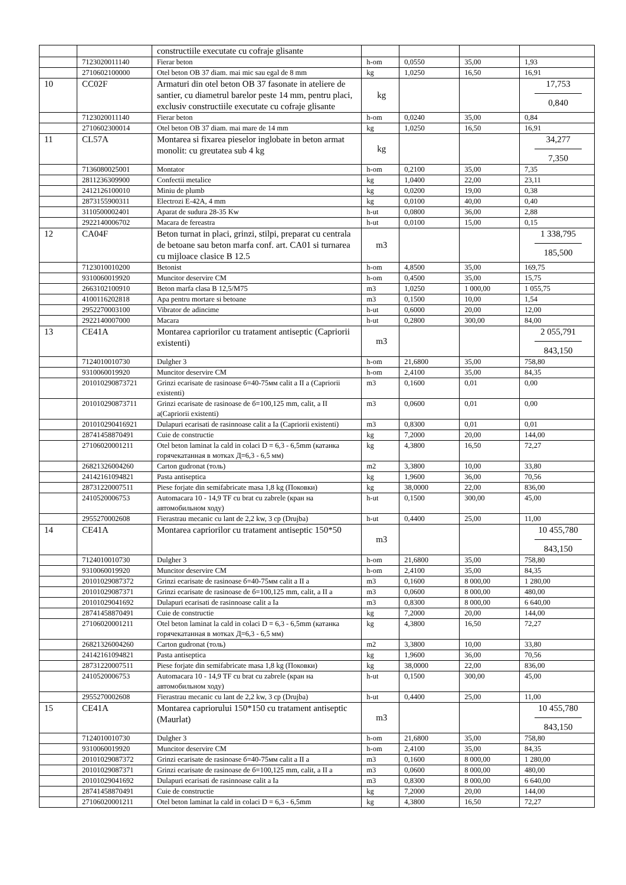| | | constructiile executate cu cofraje glisante | | | | |
| | 7123020011140 | Fierar beton | h-om | 0,0550 | 35,00 | 1,93 |
| | 2710602100000 | Otel beton OB 37 diam. mai mic sau egal de 8 mm | kg | 1,0250 | 16,50 | 16,91 |
| 10 | CC02F | Armaturi din otel beton OB 37 fasonate in ateliere de santier, cu diametrul barelor peste 14 mm, pentru placi, exclusiv constructiile executate cu cofraje glisante | kg | | | 17,753 0,840 |
| | 7123020011140 | Fierar beton | h-om | 0,0240 | 35,00 | 0,84 |
| | 2710602300014 | Otel beton OB 37 diam. mai mare de 14 mm | kg | 1,0250 | 16,50 | 16,91 |
| 11 | CL57A | Montarea si fixarea pieselor inglobate in beton armat monolit: cu greutatea sub 4 kg | kg | | | 34,277 7,350 |
| | 7136080025001 | Montator | h-om | 0,2100 | 35,00 | 7,35 |
| | 2811236309900 | Confectii metalice | kg | 1,0400 | 22,00 | 23,11 |
| | 2412126100010 | Miniu de plumb | kg | 0,0200 | 19,00 | 0,38 |
| | 2873155900311 | Electrozi E-42A, 4 mm | kg | 0,0100 | 40,00 | 0,40 |
| | 3110500002401 | Aparat de sudura 28-35 Kw | h-ut | 0,0800 | 36,00 | 2,88 |
| | 2922140006702 | Macara de fereastra | h-ut | 0,0100 | 15,00 | 0,15 |
| 12 | CA04F | Beton turnat in placi, grinzi, stilpi, preparat cu centrala de betoane sau beton marfa conf. art. CA01 si turnarea cu mijloace clasice B 12.5 | m3 | | | 1 338,795 185,500 |
| | 7123010010200 | Betonist | h-om | 4,8500 | 35,00 | 169,75 |
| | 9310060019920 | Muncitor deservire CM | h-om | 0,4500 | 35,00 | 15,75 |
| | 2663102100910 | Beton marfa clasa B 12,5/M75 | m3 | 1,0250 | 1 000,00 | 1 055,75 |
| | 4100116202818 | Apa pentru mortare si betoane | m3 | 0,1500 | 10,00 | 1,54 |
| | 2952270003100 | Vibrator de adincime | h-ut | 0,6000 | 20,00 | 12,00 |
| | 2922140007000 | Macara | h-ut | 0,2800 | 300,00 | 84,00 |
| 13 | CE41A | Montarea capriorilor cu tratament antiseptic (Capriorii existenti) | m3 | | | 2 055,791 843,150 |
| | 7124010010730 | Dulgher 3 | h-om | 21,6800 | 35,00 | 758,80 |
| | 9310060019920 | Muncitor deservire CM | h-om | 2,4100 | 35,00 | 84,35 |
| | 201010290873721 | Grinzi ecarisate de rasinoase б=40-75мм calit a II a (Capriorii existenti) | m3 | 0,1600 | 0,01 | 0,00 |
| | 201010290873711 | Grinzi ecarisate de rasinoase de б=100,125 mm, calit, a II a(Capriorii existenti) | m3 | 0,0600 | 0,01 | 0,00 |
| | 201010290416921 | Dulapuri ecarisati de rasinnoase calit a Ia (Capriorii existenti) | m3 | 0,8300 | 0,01 | 0,01 |
| | 28741458870491 | Cuie de constructie | kg | 7,2000 | 20,00 | 144,00 |
| | 27106020001211 | Otel beton laminat la cald in colaci D = 6,3 - 6,5mm (катанка горячекатанная в мотках Д=6,3 - 6,5 мм) | kg | 4,3800 | 16,50 | 72,27 |
| | 26821326004260 | Carton gudronat (толь) | m2 | 3,3800 | 10,00 | 33,80 |
| | 24142161094821 | Pasta antiseptica | kg | 1,9600 | 36,00 | 70,56 |
| | 28731220007511 | Piese forjate din semifabricate masa 1,8 kg (Поковки) | kg | 38,0000 | 22,00 | 836,00 |
| | 2410520006753 | Automacara 10 - 14,9 TF cu brat cu zabrele (кран на автомобильном ходу) | h-ut | 0,1500 | 300,00 | 45,00 |
| | 2955270002608 | Fierastrau mecanic cu lant de 2,2 kw, 3 cp (Drujba) | h-ut | 0,4400 | 25,00 | 11,00 |
| 14 | CE41A | Montarea capriorilor cu tratament antiseptic 150*50 | m3 | | | 10 455,780 843,150 |
| | 7124010010730 | Dulgher 3 | h-om | 21,6800 | 35,00 | 758,80 |
| | 9310060019920 | Muncitor deservire CM | h-om | 2,4100 | 35,00 | 84,35 |
| | 20101029087372 | Grinzi ecarisate de rasinoase б=40-75мм calit a II a | m3 | 0,1600 | 8 000,00 | 1 280,00 |
| | 20101029087371 | Grinzi ecarisate de rasinoase de б=100,125 mm, calit, a II a | m3 | 0,0600 | 8 000,00 | 480,00 |
| | 20101029041692 | Dulapuri ecarisati de rasinnoase calit a Ia | m3 | 0,8300 | 8 000,00 | 6 640,00 |
| | 28741458870491 | Cuie de constructie | kg | 7,2000 | 20,00 | 144,00 |
| | 27106020001211 | Otel beton laminat la cald in colaci D = 6,3 - 6,5mm (катанка горячекатанная в мотках Д=6,3 - 6,5 мм) | kg | 4,3800 | 16,50 | 72,27 |
| | 26821326004260 | Carton gudronat (толь) | m2 | 3,3800 | 10,00 | 33,80 |
| | 24142161094821 | Pasta antiseptica | kg | 1,9600 | 36,00 | 70,56 |
| | 28731220007511 | Piese forjate din semifabricate masa 1,8 kg (Поковки) | kg | 38,0000 | 22,00 | 836,00 |
| | 2410520006753 | Automacara 10 - 14,9 TF cu brat cu zabrele (кран на автомобильном ходу) | h-ut | 0,1500 | 300,00 | 45,00 |
| | 2955270002608 | Fierastrau mecanic cu lant de 2,2 kw, 3 cp (Drujba) | h-ut | 0,4400 | 25,00 | 11,00 |
| 15 | CE41A | Montarea capriorului 150*150 cu tratament antiseptic (Maurlat) | m3 | | | 10 455,780 843,150 |
| | 7124010010730 | Dulgher 3 | h-om | 21,6800 | 35,00 | 758,80 |
| | 9310060019920 | Muncitor deservire CM | h-om | 2,4100 | 35,00 | 84,35 |
| | 20101029087372 | Grinzi ecarisate de rasinoase б=40-75мм calit a II a | m3 | 0,1600 | 8 000,00 | 1 280,00 |
| | 20101029087371 | Grinzi ecarisate de rasinoase de б=100,125 mm, calit, a II a | m3 | 0,0600 | 8 000,00 | 480,00 |
| | 20101029041692 | Dulapuri ecarisati de rasinnoase calit a Ia | m3 | 0,8300 | 8 000,00 | 6 640,00 |
| | 28741458870491 | Cuie de constructie | kg | 7,2000 | 20,00 | 144,00 |
| | 27106020001211 | Otel beton laminat la cald in colaci D = 6,3 - 6,5mm | kg | 4,3800 | 16,50 | 72,27 |